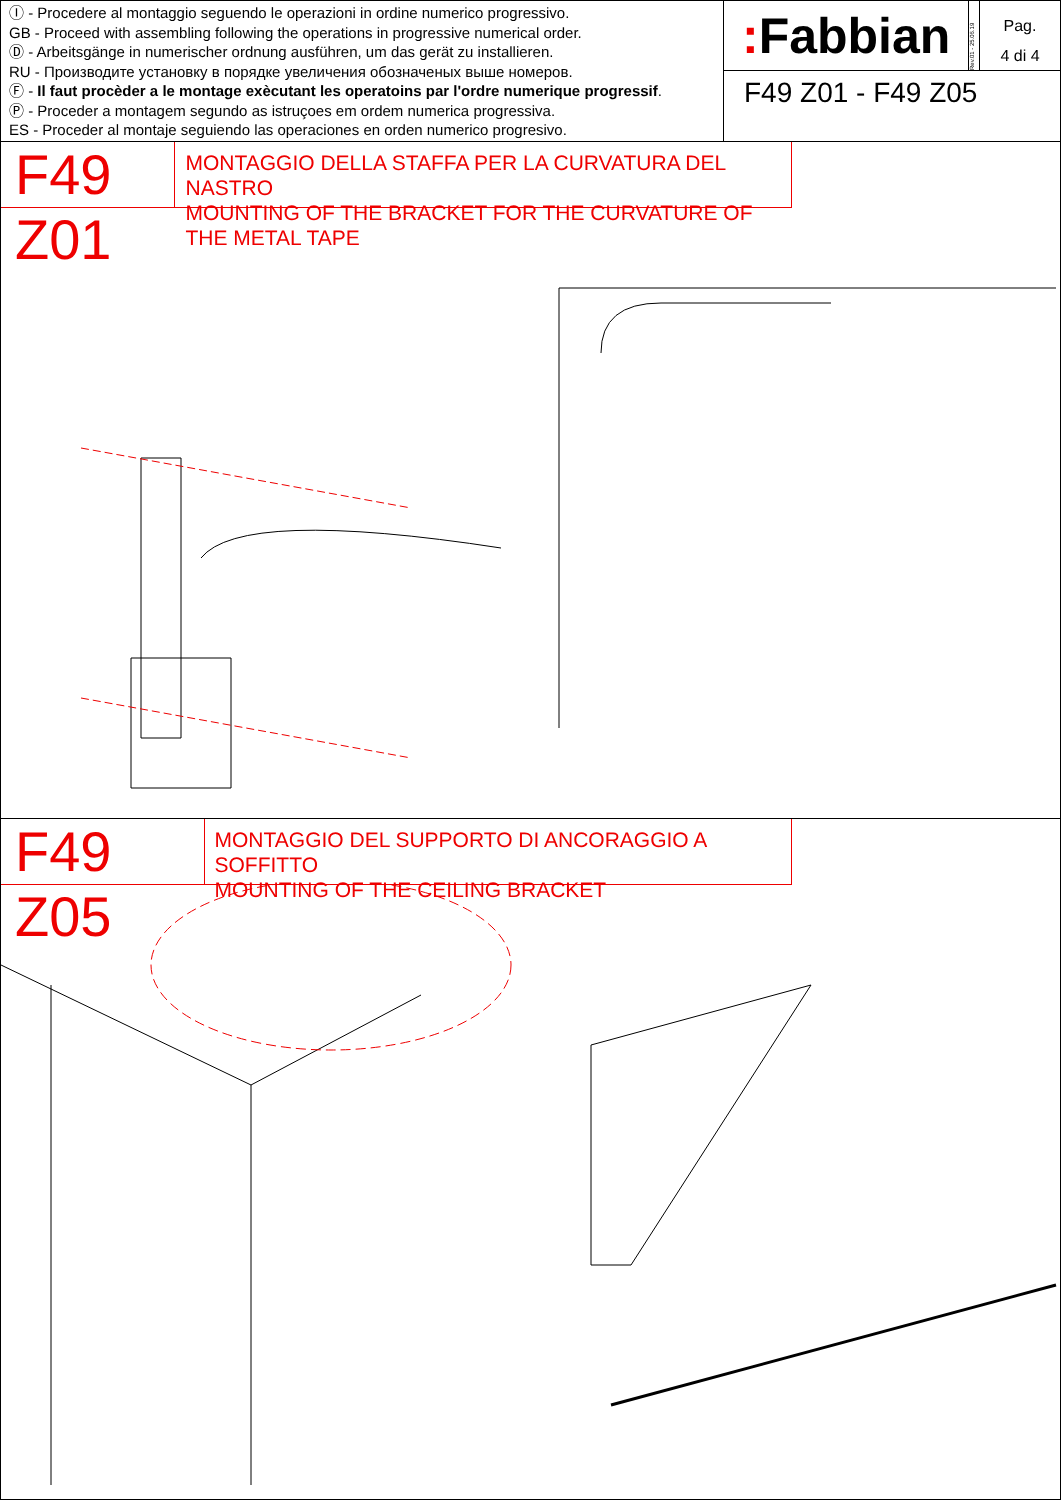Ⓘ - Procedere al montaggio seguendo le operazioni in ordine numerico progressivo.
GB - Proceed with assembling following the operations in progressive numerical order.
Ⓓ - Arbeitsgänge in numerischer ordnung ausführen, um das gerät zu installieren.
RU - Производите установку в порядке увеличения обозначеных выше номеров.
Ⓕ - Il faut procèder a le montage exècutant les operatoins par l'ordre numerique progressif.
Ⓟ - Proceder a montagem segundo as istruçoes em ordem numerica progressiva.
ES - Proceder al montaje seguiendo las operaciones en orden numerico progresivo.
: Fabbian
Rev.01 - 25.06.19
Pag.
4 di 4
F49 Z01 - F49 Z05
F49 Z01
MONTAGGIO DELLA STAFFA PER LA CURVATURA DEL NASTRO
MOUNTING OF THE BRACKET FOR THE CURVATURE OF THE METAL TAPE
F49 Z05
MONTAGGIO DEL SUPPORTO DI ANCORAGGIO A SOFFITTO
MOUNTING OF THE CEILING BRACKET